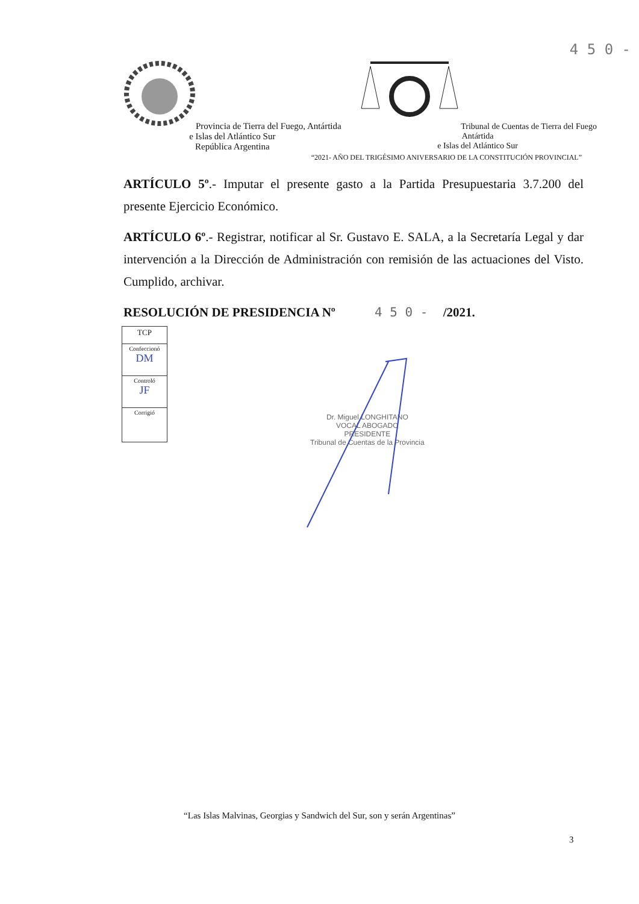4 5 0 -
Provincia de Tierra del Fuego, Antártida
e Islas del Atlántico Sur
República Argentina
Tribunal de Cuentas de Tierra del Fuego
Antártida
e Islas del Atlántico Sur
“2021- AÑO DEL TRIGÉSIMO ANIVERSARIO DE LA CONSTITUCIÓN PROVINCIAL”
ARTÍCULO 5º.- Imputar el presente gasto a la Partida Presupuestaria 3.7.200 del presente Ejercicio Económico.
ARTÍCULO 6º.- Registrar, notificar al Sr. Gustavo E. SALA, a la Secretaría Legal y dar intervención a la Dirección de Administración con remisión de las actuaciones del Visto. Cumplido, archivar.
RESOLUCIÓN DE PRESIDENCIA Nº 4 5 0 - /2021.
| TCP |
| Confeccionó DM |
| Controló JF |
| Corrigió |
Dr. Miguel LONGHITANO
VOCAL ABOGADO
PRESIDENTE
Tribunal de Cuentas de la Provincia
“Las Islas Malvinas, Georgias y Sandwich del Sur, son y serán Argentinas”
3